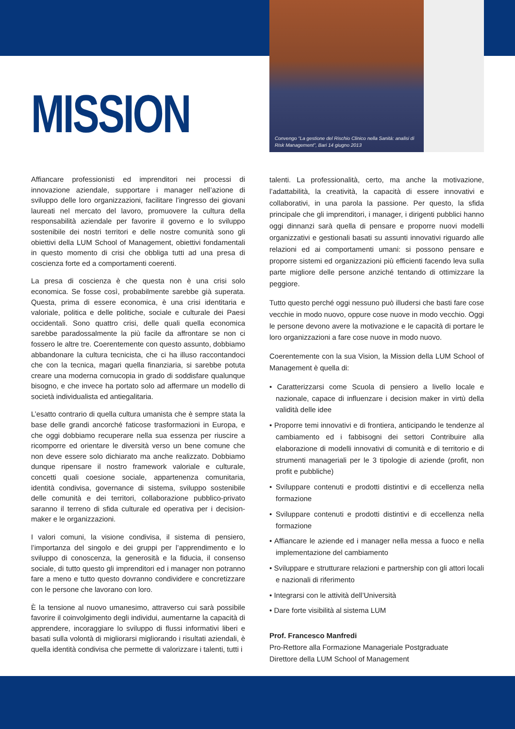Convengo “La gestione del Rischio Clinico nella Sanità: analisi di Risk Management”, Bari 14 giugno 2013
MISSION
Affiancare professionisti ed imprenditori nei processi di innovazione aziendale, supportare i manager nell’azione di sviluppo delle loro organizzazioni, facilitare l’ingresso dei giovani laureati nel mercato del lavoro, promuovere la cultura della responsabilità aziendale per favorire il governo e lo sviluppo sostenibile dei nostri territori e delle nostre comunità sono gli obiettivi della LUM School of Management, obiettivi fondamentali in questo momento di crisi che obbliga tutti ad una presa di coscienza forte ed a comportamenti coerenti.
La presa di coscienza è che questa non è una crisi solo economica. Se fosse così, probabilmente sarebbe già superata. Questa, prima di essere economica, è una crisi identitaria e valoriale, politica e delle politiche, sociale e culturale dei Paesi occidentali. Sono quattro crisi, delle quali quella economica sarebbe paradossalmente la più facile da affrontare se non ci fossero le altre tre. Coerentemente con questo assunto, dobbiamo abbandonare la cultura tecnicista, che ci ha illuso raccontandoci che con la tecnica, magari quella finanziaria, si sarebbe potuta creare una moderna cornucopia in grado di soddisfare qualunque bisogno, e che invece ha portato solo ad affermare un modello di società individualista ed antiegalitaria.
L’esatto contrario di quella cultura umanista che è sempre stata la base delle grandi ancorché faticose trasformazioni in Europa, e che oggi dobbiamo recuperare nella sua essenza per riuscire a ricomporre ed orientare le diversità verso un bene comune che non deve essere solo dichiarato ma anche realizzato. Dobbiamo dunque ripensare il nostro framework valoriale e culturale, concetti quali coesione sociale, appartenenza comunitaria, identità condivisa, governance di sistema, sviluppo sostenibile delle comunità e dei territori, collaborazione pubblico-privato saranno il terreno di sfida culturale ed operativa per i decision-maker e le organizzazioni.
I valori comuni, la visione condivisa, il sistema di pensiero, l’importanza del singolo e dei gruppi per l’apprendimento e lo sviluppo di conoscenza, la generosità e la fiducia, il consenso sociale, di tutto questo gli imprenditori ed i manager non potranno fare a meno e tutto questo dovranno condividere e concretizzare con le persone che lavorano con loro.
È la tensione al nuovo umanesimo, attraverso cui sarà possibile favorire il coinvolgimento degli individui, aumentarne la capacità di apprendere, incoraggiare lo sviluppo di flussi informativi liberi e basati sulla volontà di migliorarsi migliorando i risultati aziendali, è quella identità condivisa che permette di valorizzare i talenti, tutti i
talenti. La professionalità, certo, ma anche la motivazione, l’adattabilità, la creatività, la capacità di essere innovativi e collaborativi, in una parola la passione. Per questo, la sfida principale che gli imprenditori, i manager, i dirigenti pubblici hanno oggi dinnanzi sarà quella di pensare e proporre nuovi modelli organizzativi e gestionali basati su assunti innovativi riguardo alle relazioni ed ai comportamenti umani: si possono pensare e proporre sistemi ed organizzazioni più efficienti facendo leva sulla parte migliore delle persone anziché tentando di ottimizzare la peggiore.
Tutto questo perché oggi nessuno può illudersi che basti fare cose vecchie in modo nuovo, oppure cose nuove in modo vecchio. Oggi le persone devono avere la motivazione e le capacità di portare le loro organizzazioni a fare cose nuove in modo nuovo.
Coerentemente con la sua Vision, la Mission della LUM School of Management è quella di:
• Caratterizzarsi come Scuola di pensiero a livello locale e nazionale, capace di influenzare i decision maker in virtù della validità delle idee
• Proporre temi innovativi e di frontiera, anticipando le tendenze al cambiamento ed i fabbisogni dei settori Contribuire alla elaborazione di modelli innovativi di comunità e di territorio e di strumenti manageriali per le 3 tipologie di aziende (profit, non profit e pubbliche)
• Sviluppare contenuti e prodotti distintivi e di eccellenza nella formazione
• Sviluppare contenuti e prodotti distintivi e di eccellenza nella formazione
• Affiancare le aziende ed i manager nella messa a fuoco e nella implementazione del cambiamento
• Sviluppare e strutturare relazioni e partnership con gli attori locali e nazionali di riferimento
• Integrarsi con le attività dell’Università
• Dare forte visibilità al sistema LUM
Prof. Francesco Manfredi
Pro-Rettore alla Formazione Manageriale Postgraduate
Direttore della LUM School of Management